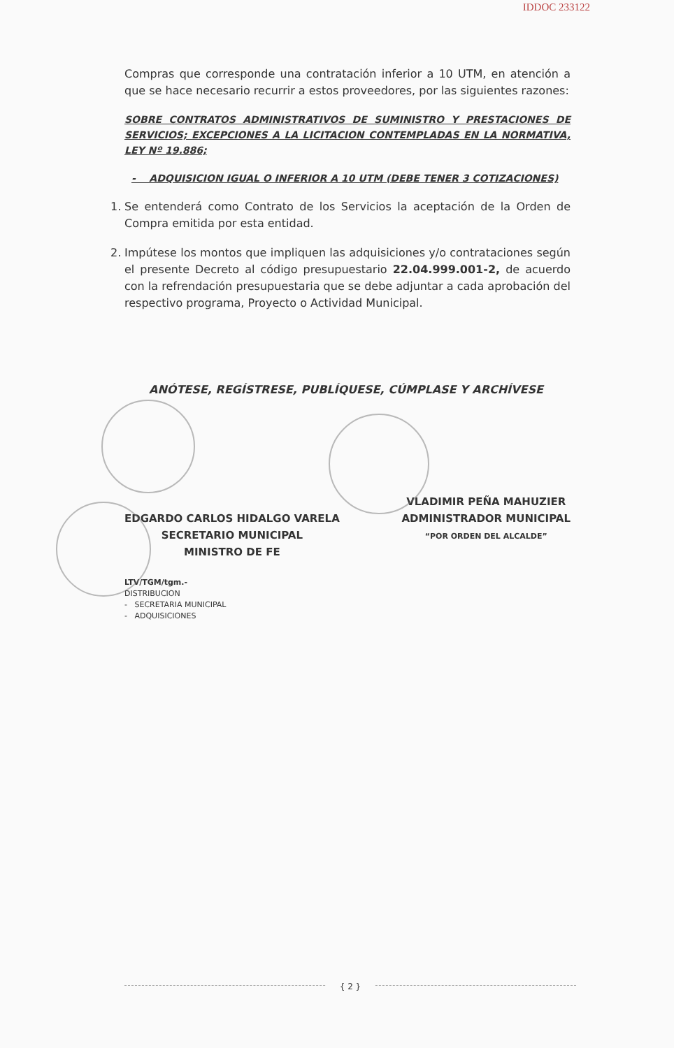IDDOC 233122
Compras que corresponde una contratación inferior a 10 UTM, en atención a que se hace necesario recurrir a estos proveedores, por las siguientes razones:
SOBRE CONTRATOS ADMINISTRATIVOS DE SUMINISTRO Y PRESTACIONES DE SERVICIOS; EXCEPCIONES A LA LICITACION CONTEMPLADAS EN LA NORMATIVA, LEY Nº 19.886;
- ADQUISICION IGUAL O INFERIOR A 10 UTM (DEBE TENER 3 COTIZACIONES)
1. Se entenderá como Contrato de los Servicios la aceptación de la Orden de Compra emitida por esta entidad.
2. Impútese los montos que impliquen las adquisiciones y/o contrataciones según el presente Decreto al código presupuestario 22.04.999.001-2, de acuerdo con la refrendación presupuestaria que se debe adjuntar a cada aprobación del respectivo programa, Proyecto o Actividad Municipal.
ANÓTESE, REGÍSTRESE, PUBLÍQUESE, CÚMPLASE Y ARCHÍVESE
EDGARDO CARLOS HIDALGO VARELA
SECRETARIO MUNICIPAL
MINISTRO DE FE
LTV/TGM/tgm.-
DISTRIBUCION
- SECRETARIA MUNICIPAL
- ADQUISICIONES
VLADIMIR PEÑA MAHUZIER
ADMINISTRADOR MUNICIPAL
“POR ORDEN DEL ALCALDE”
{ 2 }